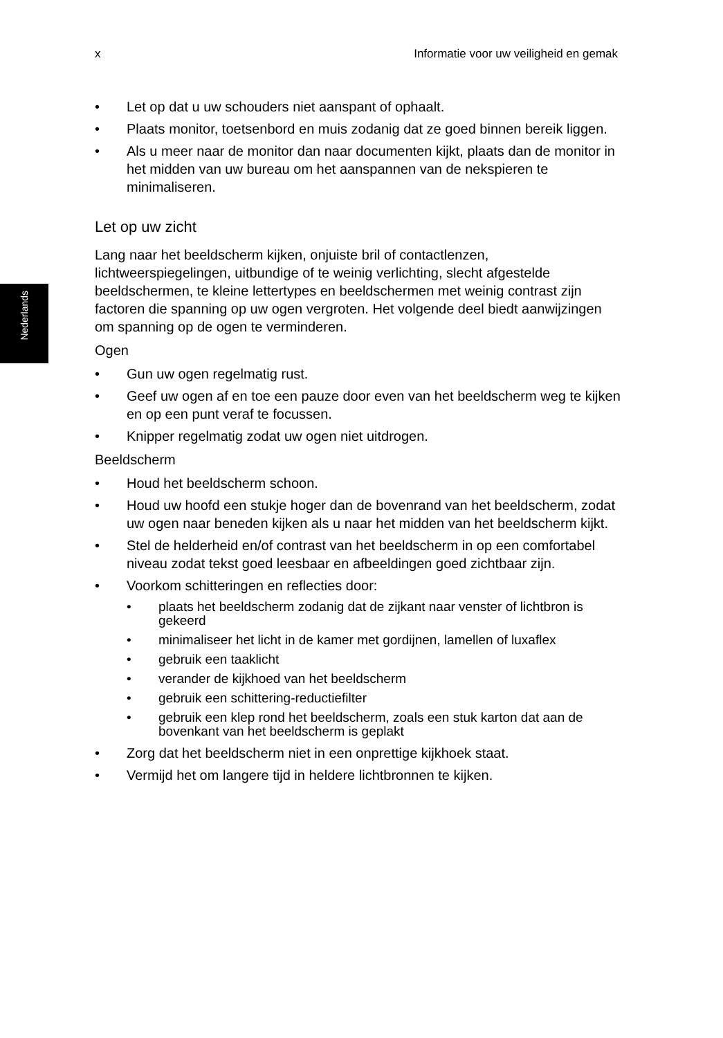x Informatie voor uw veiligheid en gemak
Nederlands
• Let op dat u uw schouders niet aanspant of ophaalt.
• Plaats monitor, toetsenbord en muis zodanig dat ze goed binnen bereik liggen.
• Als u meer naar de monitor dan naar documenten kijkt, plaats dan de monitor in het midden van uw bureau om het aanspannen van de nekspieren te minimaliseren.
Let op uw zicht
Lang naar het beeldscherm kijken, onjuiste bril of contactlenzen, lichtweerspiegelingen, uitbundige of te weinig verlichting, slecht afgestelde beeldschermen, te kleine lettertypes en beeldschermen met weinig contrast zijn factoren die spanning op uw ogen vergroten. Het volgende deel biedt aanwijzingen om spanning op de ogen te verminderen.
Ogen
• Gun uw ogen regelmatig rust.
• Geef uw ogen af en toe een pauze door even van het beeldscherm weg te kijken en op een punt veraf te focussen.
• Knipper regelmatig zodat uw ogen niet uitdrogen.
Beeldscherm
• Houd het beeldscherm schoon.
• Houd uw hoofd een stukje hoger dan de bovenrand van het beeldscherm, zodat uw ogen naar beneden kijken als u naar het midden van het beeldscherm kijkt.
• Stel de helderheid en/of contrast van het beeldscherm in op een comfortabel niveau zodat tekst goed leesbaar en afbeeldingen goed zichtbaar zijn.
• Voorkom schitteringen en reflecties door:
• plaats het beeldscherm zodanig dat de zijkant naar venster of lichtbron is gekeerd
• minimaliseer het licht in de kamer met gordijnen, lamellen of luxaflex
• gebruik een taaklicht
• verander de kijkhoed van het beeldscherm
• gebruik een schittering-reductiefilter
• gebruik een klep rond het beeldscherm, zoals een stuk karton dat aan de bovenkant van het beeldscherm is geplakt
• Zorg dat het beeldscherm niet in een onprettige kijkhoek staat.
• Vermijd het om langere tijd in heldere lichtbronnen te kijken.